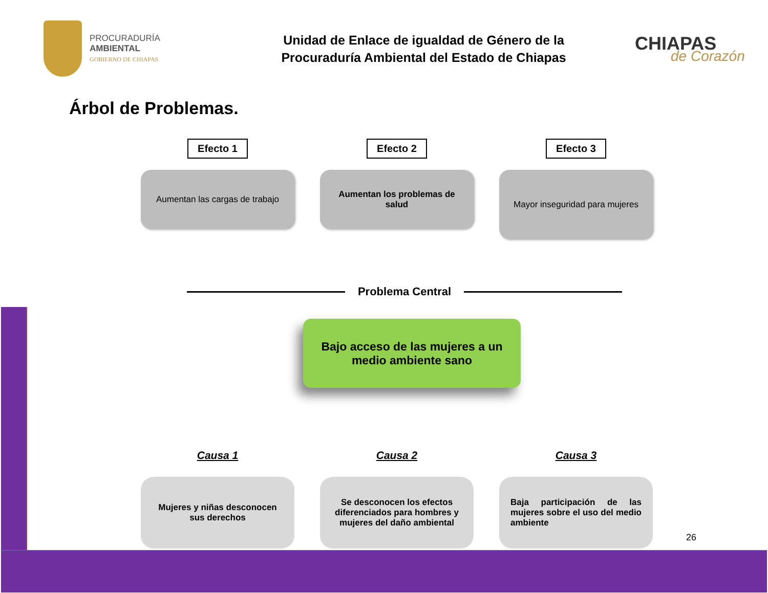PROCURADURÍA
AMBIENTAL
GOBIERNO DE CHIAPAS
Unidad de Enlace de igualdad de Género de la
Procuraduría Ambiental del Estado de Chiapas
CHIAPAS
de Corazón
Árbol de Problemas.
Efecto 1
Aumentan las cargas de trabajo
Efecto 2
Aumentan los problemas de salud
Efecto 3
Mayor inseguridad para mujeres
Problema Central
Bajo acceso de las mujeres a un
medio ambiente sano
Causa 1
Mujeres y niñas desconocen sus derechos
Causa 2
Se desconocen los efectos diferenciados para hombres y mujeres del daño ambiental
Causa 3
Baja participación de las mujeres sobre el uso del medio ambiente
26